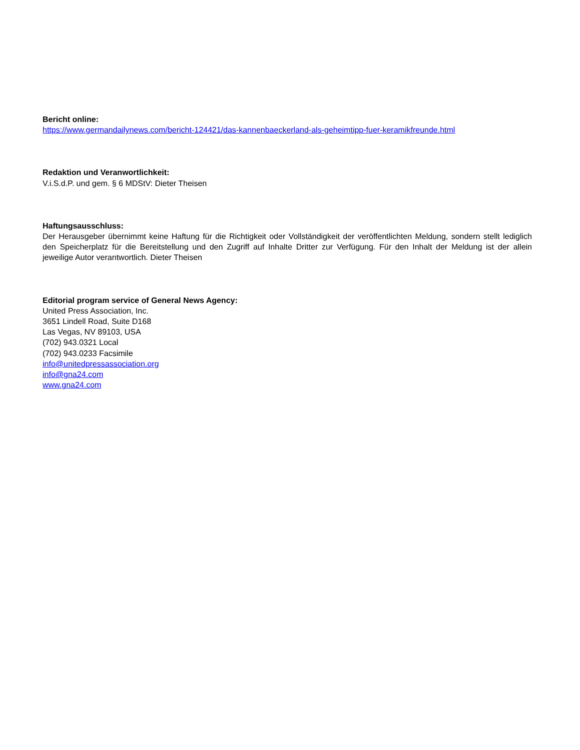Bericht online:
https://www.germandailynews.com/bericht-124421/das-kannenbaeckerland-als-geheimtipp-fuer-keramikfreunde.html
Redaktion und Veranwortlichkeit:
V.i.S.d.P. und gem. § 6 MDStV: Dieter Theisen
Haftungsausschluss:
Der Herausgeber übernimmt keine Haftung für die Richtigkeit oder Vollständigkeit der veröffentlichten Meldung, sondern stellt lediglich den Speicherplatz für die Bereitstellung und den Zugriff auf Inhalte Dritter zur Verfügung. Für den Inhalt der Meldung ist der allein jeweilige Autor verantwortlich. Dieter Theisen
Editorial program service of General News Agency:
United Press Association, Inc.
3651 Lindell Road, Suite D168
Las Vegas, NV 89103, USA
(702) 943.0321 Local
(702) 943.0233 Facsimile
info@unitedpressassociation.org
info@gna24.com
www.gna24.com